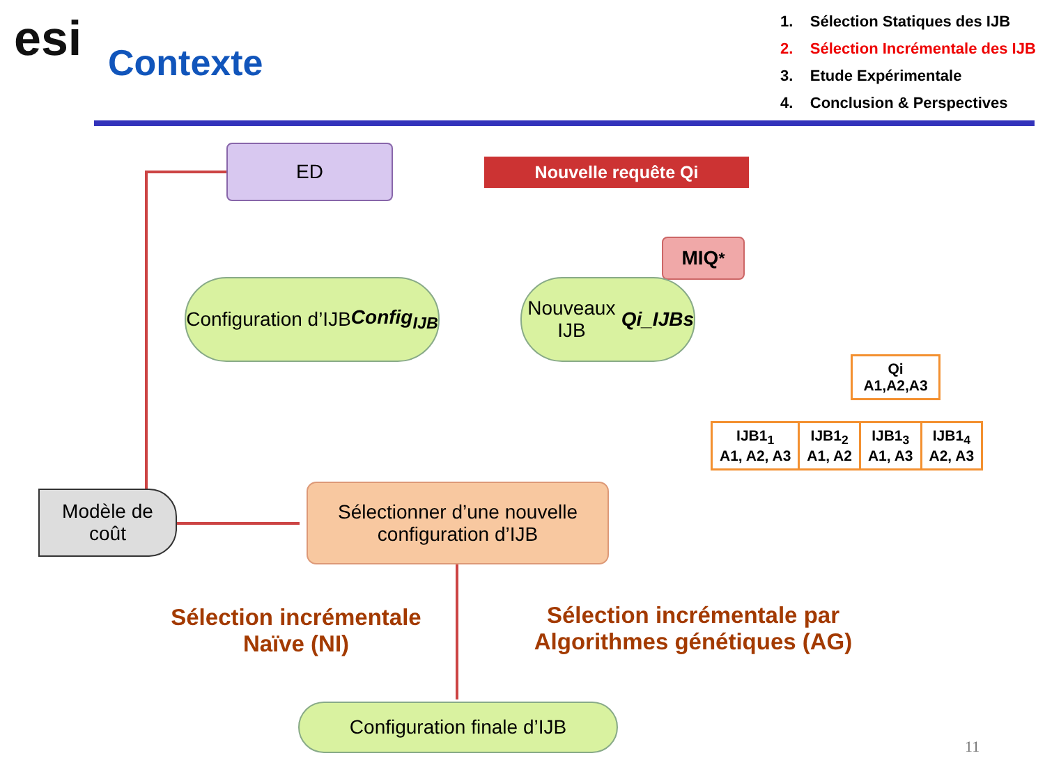esi Contexte
1. Sélection Statiques des IJB
2. Sélection Incrémentale des IJB
3. Etude Expérimentale
4. Conclusion & Perspectives
ED
Nouvelle requête Qi
MIQ<sup>*</sup>
Configuration d’IJB
Config<sub>IJB</sub>
Nouveaux IJB
Qi_IJBs
| Qi A1,A2,A3 | | | |
| IJB1<sub>1</sub> A1, A2, A3 | IJB1<sub>2</sub> A1, A2 | IJB1<sub>3</sub> A1, A3 | IJB1<sub>4</sub> A2, A3 |
Modèle de
coût
Sélectionner d’une nouvelle
configuration d’IJB
Sélection incrémentale
Naïve (NI)
Sélection incrémentale par
Algorithmes génétiques (AG)
Configuration finale d’IJB
11